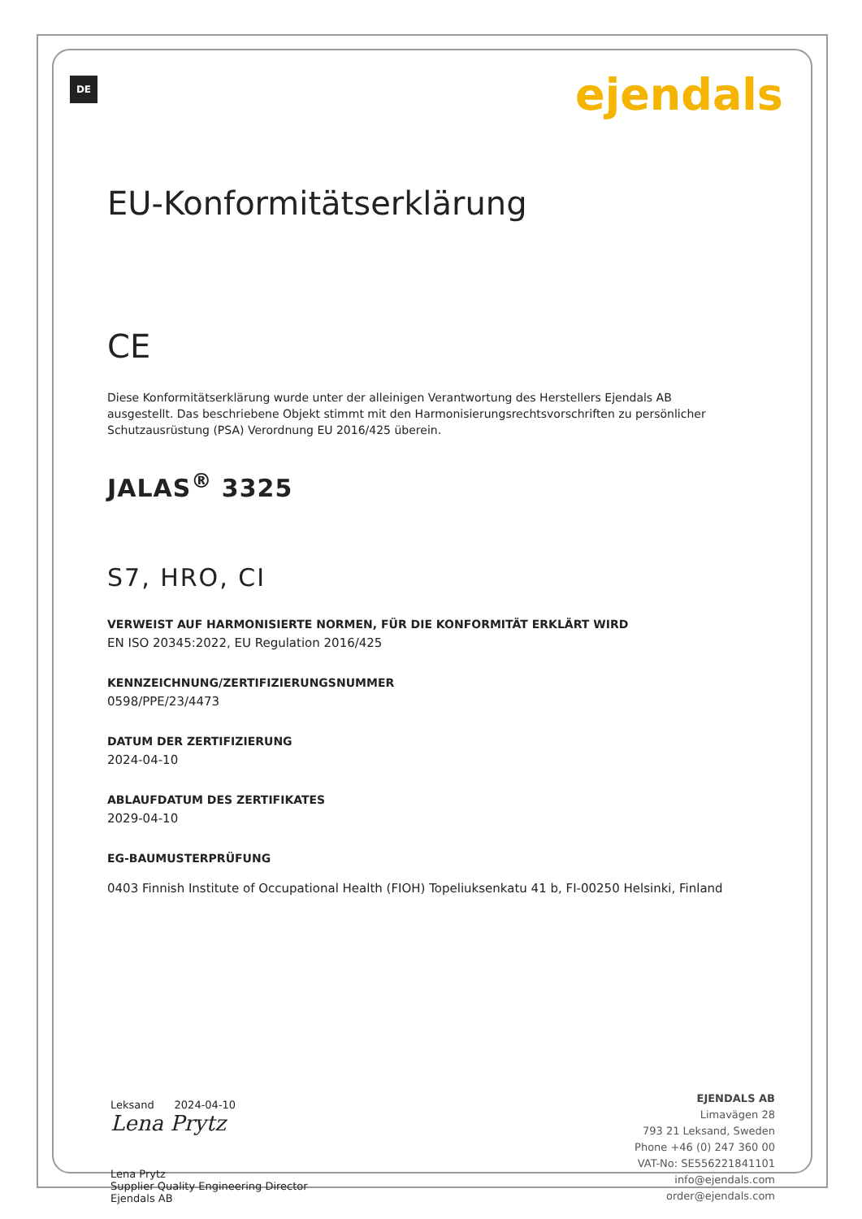DE
ejendals
EU-Konformitätserklärung
CE
Diese Konformitätserklärung wurde unter der alleinigen Verantwortung des Herstellers Ejendals AB ausgestellt. Das beschriebene Objekt stimmt mit den Harmonisierungsrechtsvorschriften zu persönlicher Schutzausrüstung (PSA) Verordnung EU 2016/425 überein.
JALAS<sup>®</sup> 3325
S7, HRO, CI
VERWEIST AUF HARMONISIERTE NORMEN, FÜR DIE KONFORMITÄT ERKLÄRT WIRD
EN ISO 20345:2022, EU Regulation 2016/425
KENNZEICHNUNG/ZERTIFIZIERUNGSNUMMER
0598/PPE/23/4473
DATUM DER ZERTIFIZIERUNG
2024-04-10
ABLAUFDATUM DES ZERTIFIKATES
2029-04-10
EG-BAUMUSTERPRÜFUNG
0403 Finnish Institute of Occupational Health (FIOH) Topeliuksenkatu 41 b, FI-00250 Helsinki, Finland
Leksand 2024-04-10
Lena Prytz
Lena Prytz
Supplier Quality Engineering Director
Ejendals AB
EJENDALS AB
Limavägen 28
793 21 Leksand, Sweden
Phone +46 (0) 247 360 00
VAT-No: SE556221841101
info@ejendals.com
order@ejendals.com